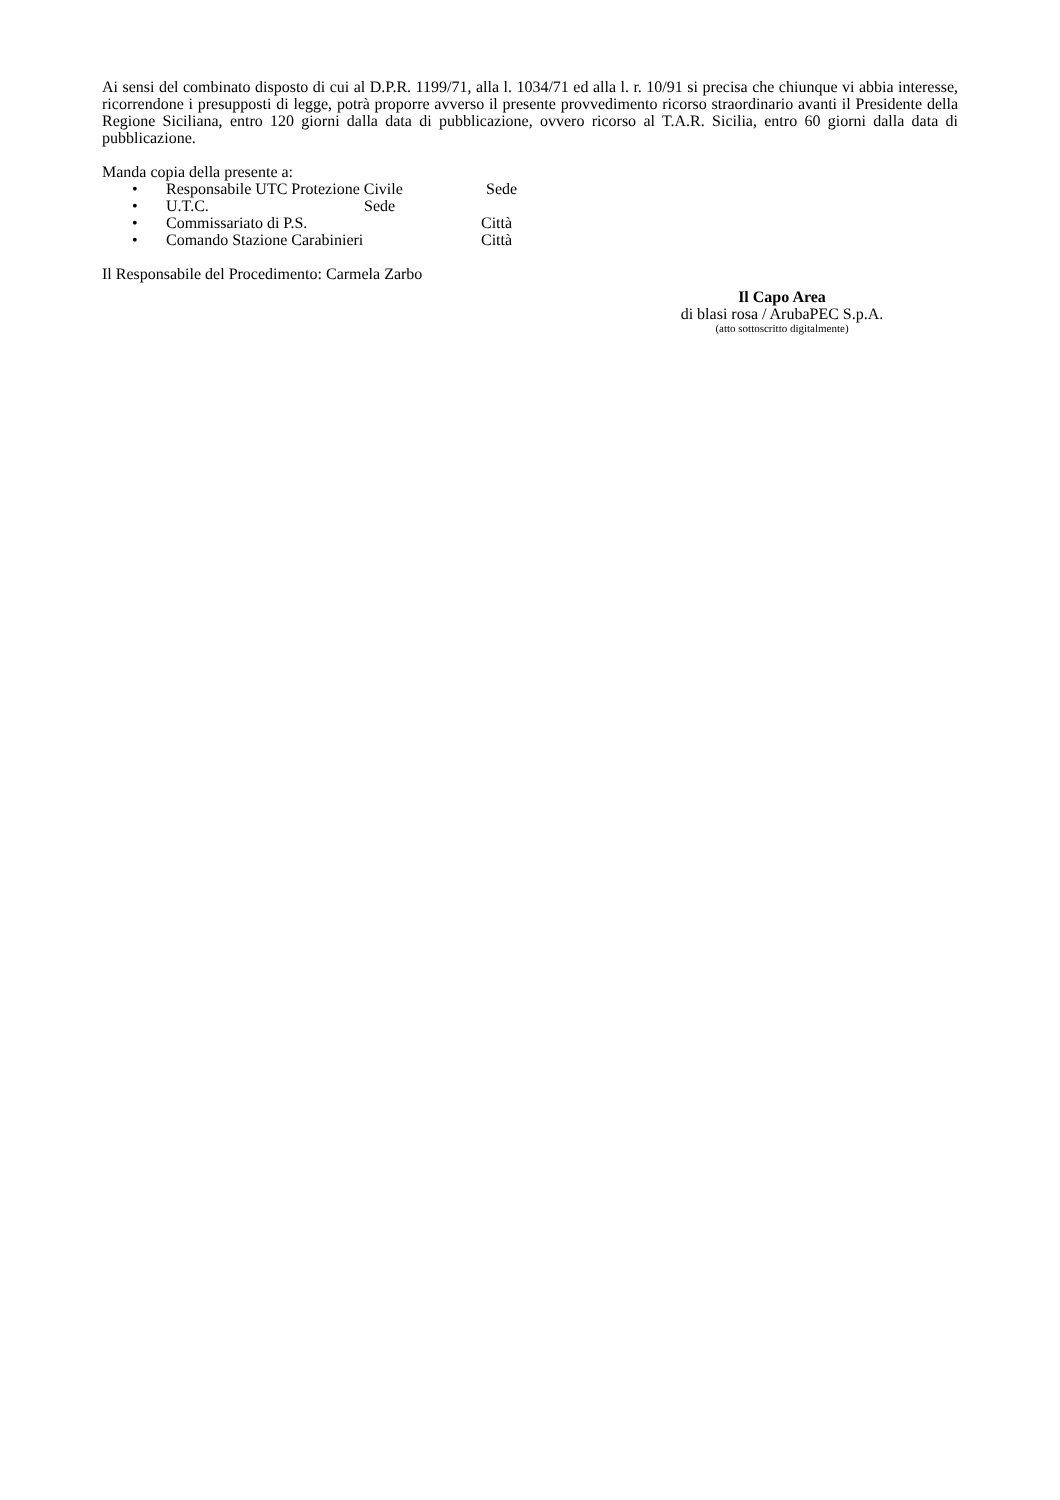Ai sensi del combinato disposto di cui al D.P.R. 1199/71, alla l. 1034/71 ed alla l. r. 10/91 si precisa che chiunque vi abbia interesse, ricorrendone i presupposti di legge, potrà proporre avverso il presente provvedimento ricorso straordinario avanti il Presidente della Regione Siciliana, entro 120 giorni dalla data di pubblicazione, ovvero ricorso al T.A.R. Sicilia, entro 60 giorni dalla data di pubblicazione.
Manda copia della presente a:
• Responsabile UTC Protezione Civile Sede
• U.T.C. Sede
• Commissariato di P.S. Città
• Comando Stazione Carabinieri Città
Il Responsabile del Procedimento: Carmela Zarbo
Il Capo Area
di blasi rosa / ArubaPEC S.p.A.
(atto sottoscritto digitalmente)